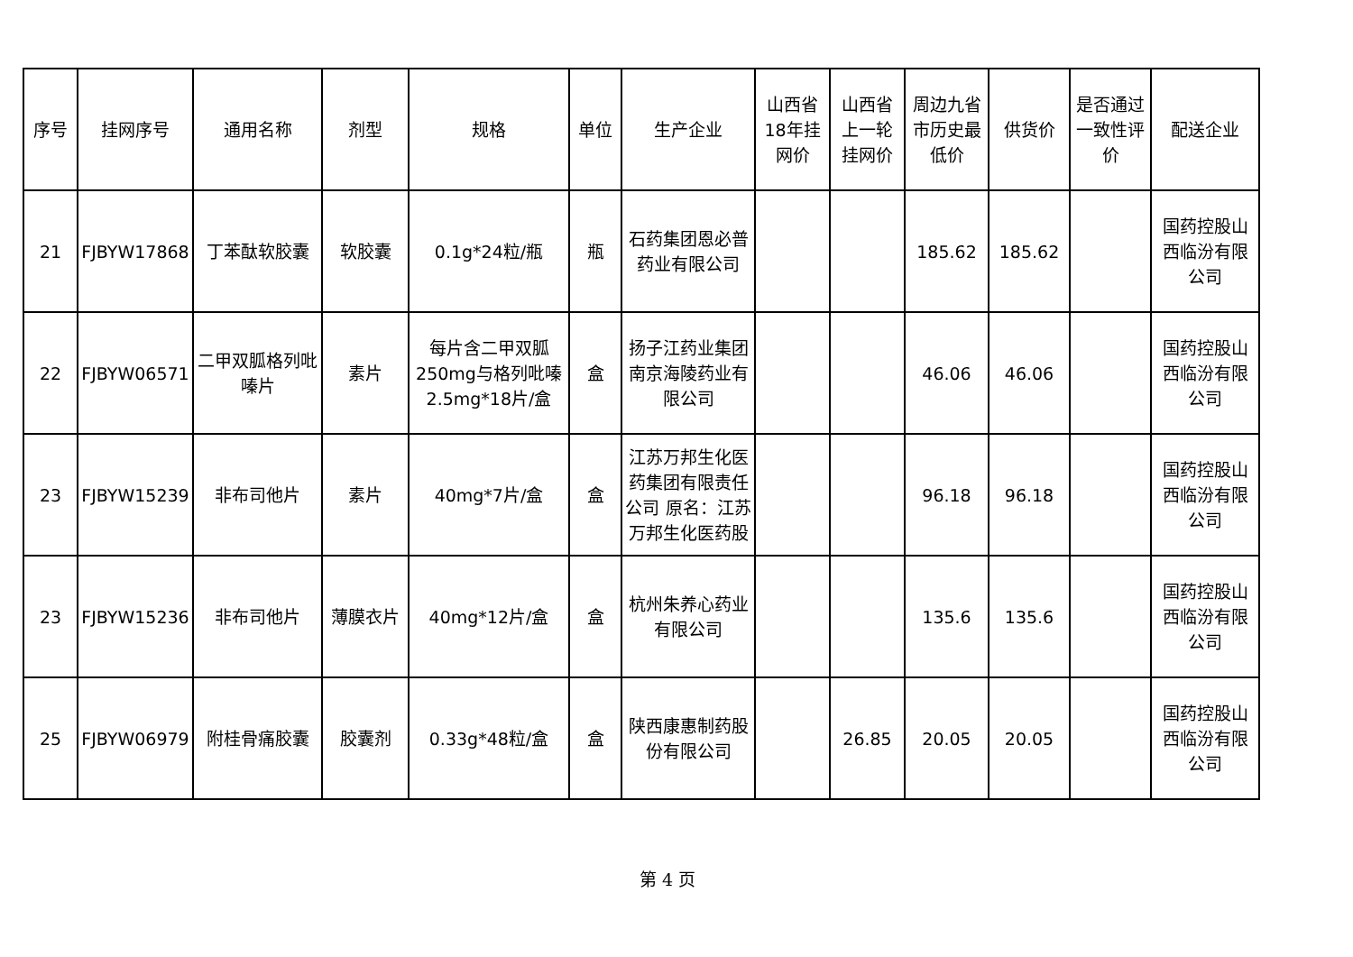| 序号 | 挂网序号 | 通用名称 | 剂型 | 规格 | 单位 | 生产企业 | 山西省18年挂网价 | 山西省上一轮挂网价 | 周边九省市历史最低价 | 供货价 | 是否通过一致性评价 | 配送企业 |
| --- | --- | --- | --- | --- | --- | --- | --- | --- | --- | --- | --- | --- |
| 21 | FJBYW17868 | 丁苯酞软胶囊 | 软胶囊 | 0.1g*24粒/瓶 | 瓶 | 石药集团恩必普药业有限公司 | | | 185.62 | 185.62 | | 国药控股山西临汾有限公司 |
| 22 | FJBYW06571 | 二甲双胍格列吡嗪片 | 素片 | 每片含二甲双胍250mg与格列吡嗪2.5mg*18片/盒 | 盒 | 扬子江药业集团南京海陵药业有限公司 | | | 46.06 | 46.06 | | 国药控股山西临汾有限公司 |
| 23 | FJBYW15239 | 非布司他片 | 素片 | 40mg*7片/盒 | 盒 | 江苏万邦生化医药集团有限责任公司 原名：江苏万邦生化医药股 | | | 96.18 | 96.18 | | 国药控股山西临汾有限公司 |
| 23 | FJBYW15236 | 非布司他片 | 薄膜衣片 | 40mg*12片/盒 | 盒 | 杭州朱养心药业有限公司 | | | 135.6 | 135.6 | | 国药控股山西临汾有限公司 |
| 25 | FJBYW06979 | 附桂骨痛胶囊 | 胶囊剂 | 0.33g*48粒/盒 | 盒 | 陕西康惠制药股份有限公司 | | 26.85 | 20.05 | 20.05 | | 国药控股山西临汾有限公司 |
第 4 页